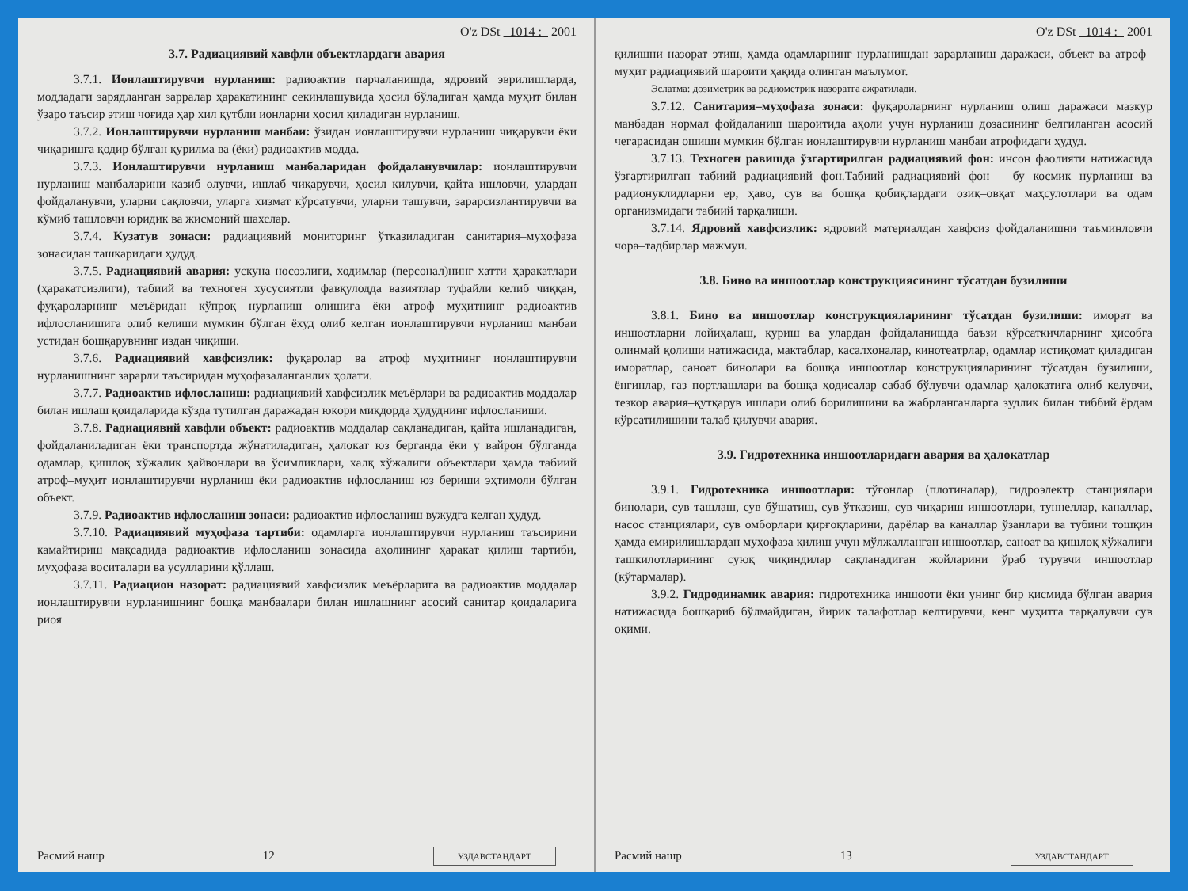O'z DSt 1014 : 2001
3.7. Радиациявий хавфли объектлардаги авария
3.7.1. Ионлаштирувчи нурланиш: радиоактив парчаланишда, ядровий эврилишларда, моддадаги зарядланган зарралар ҳаракатининг секинлашувида ҳосил бўладиган ҳамда муҳит билан ўзаро таъсир этиш чоғида ҳар хил қутбли ионларни ҳосил қиладиган нурланиш.
3.7.2. Ионлаштирувчи нурланиш манбаи: ўзидан ионлаштирувчи нурланиш чиқарувчи ёки чиқаришга қодир бўлган қурилма ва (ёки) радиоактив модда.
3.7.3. Ионлаштирувчи нурланиш манбаларидан фойдаланувчилар: ионлаштирувчи нурланиш манбаларини қазиб олувчи, ишлаб чиқарувчи, ҳосил қилувчи, қайта ишловчи, улардан фойдаланувчи, уларни сақловчи, уларга хизмат кўрсатувчи, уларни ташувчи, зарарсизлантирувчи ва кўмиб ташловчи юридик ва жисмоний шахслар.
3.7.4. Кузатув зонаси: радиациявий мониторинг ўтказиладиган санитария–муҳофаза зонасидан ташқаридаги ҳудуд.
3.7.5. Радиациявий авария: ускуна носозлиги, ходимлар (персонал)нинг хатти–ҳаракатлари (ҳаракатсизлиги), табиий ва техноген хусусиятли фавқулодда вазиятлар туфайли келиб чиққан, фуқароларнинг меъёридан кўпроқ нурланиш олишига ёки атроф муҳитнинг радиоактив ифлосланишига олиб келиши мумкин бўлган ёхуд олиб келган ионлаштирувчи нурланиш манбаи устидан бошқарувнинг издан чиқиши.
3.7.6. Радиациявий хавфсизлик: фуқаролар ва атроф муҳитнинг ионлаштирувчи нурланишнинг зарарли таъсиридан муҳофазаланганлик ҳолати.
3.7.7. Радиоактив ифлосланиш: радиациявий хавфсизлик меъёрлари ва радиоактив моддалар билан ишлаш қоидаларида кўзда тутилган даражадан юқори миқдорда ҳудуднинг ифлосланиши.
3.7.8. Радиациявий хавфли объект: радиоактив моддалар сақланадиган, қайта ишланадиган, фойдаланиладиган ёки транспортда жўнатиладиган, ҳалокат юз берганда ёки у вайрон бўлганда одамлар, қишлоқ хўжалик ҳайвонлари ва ўсимликлари, халқ хўжалиги объектлари ҳамда табиий атроф–муҳит ионлаштирувчи нурланиш ёки радиоактив ифлосланиш юз бериши эҳтимоли бўлган объект.
3.7.9. Радиоактив ифлосланиш зонаси: радиоактив ифлосланиш вужудга келган ҳудуд.
3.7.10. Радиациявий муҳофаза тартиби: одамларга ионлаштирувчи нурланиш таъсирини камайтириш мақсадида радиоактив ифлосланиш зонасида аҳолининг ҳаракат қилиш тартиби, муҳофаза воситалари ва усулларини қўллаш.
3.7.11. Радиацион назорат: радиациявий хавфсизлик меъёрларига ва радиоактив моддалар ионлаштирувчи нурланишнинг бошқа манбаалари билан ишлашнинг асосий санитар қоидаларига риоя
Расмий нашр 12 УЗДАВСТАНДАРТ
O'z DSt 1014 : 2001
қилишни назорат этиш, ҳамда одамларнинг нурланишдан зарарланиш даражаси, объект ва атроф–муҳит радиациявий шароити ҳақида олинган маълумот.
Эслатма: дозиметрик ва радиометрик назоратга ажратилади.
3.7.12. Санитария–муҳофаза зонаси: фуқароларнинг нурланиш олиш даражаси мазкур манбадан нормал фойдаланиш шароитида аҳоли учун нурланиш дозасининг белгиланган асосий чегарасидан ошиши мумкин бўлган ионлаштирувчи нурланиш манбаи атрофидаги ҳудуд.
3.7.13. Техноген равишда ўзгартирилган радиациявий фон: инсон фаолияти натижасида ўзгартирилган табиий радиациявий фон.Табиий радиациявий фон – бу космик нурланиш ва радионуклидларни ер, ҳаво, сув ва бошқа қобиқлардаги озиқ–овқат маҳсулотлари ва одам организмидаги табиий тарқалиши.
3.7.14. Ядровий хавфсизлик: ядровий материалдан хавфсиз фойдаланишни таъминловчи чора–тадбирлар мажмуи.
3.8. Бино ва иншоотлар конструкциясининг тўсатдан бузилиши
3.8.1. Бино ва иншоотлар конструкцияларининг тўсатдан бузилиши: иморат ва иншоотларни лойиҳалаш, қуриш ва улардан фойдаланишда баъзи кўрсаткичларнинг ҳисобга олинмай қолиши натижасида, мактаблар, касалхоналар, кинотеатрлар, одамлар истиқомат қиладиган иморатлар, саноат бинолари ва бошқа иншоотлар конструкцияларининг тўсатдан бузилиши, ёнғинлар, газ портлашлари ва бошқа ҳодисалар сабаб бўлувчи одамлар ҳалокатига олиб келувчи, тезкор авария–қутқарув ишлари олиб борилишини ва жабрланганларга зудлик билан тиббий ёрдам кўрсатилишини талаб қилувчи авария.
3.9. Гидротехника иншоотларидаги авария ва ҳалокатлар
3.9.1. Гидротехника иншоотлари: тўғонлар (плотиналар), гидроэлектр станциялари бинолари, сув ташлаш, сув бўшатиш, сув ўтказиш, сув чиқариш иншоотлари, туннеллар, каналлар, насос станциялари, сув омборлари қирғоқларини, дарёлар ва каналлар ўзанлари ва тубини тошқин ҳамда емирилишлардан муҳофаза қилиш учун мўлжалланган иншоотлар, саноат ва қишлоқ хўжалиги ташкилотларининг суюқ чиқиндилар сақланадиган жойларини ўраб турувчи иншоотлар (кўтармалар).
3.9.2. Гидродинамик авария: гидротехника иншооти ёки унинг бир қисмида бўлган авария натижасида бошқариб бўлмайдиган, йирик талафотлар келтирувчи, кенг муҳитга тарқалувчи сув оқими.
Расмий нашр 13 УЗДАВСТАНДАРТ